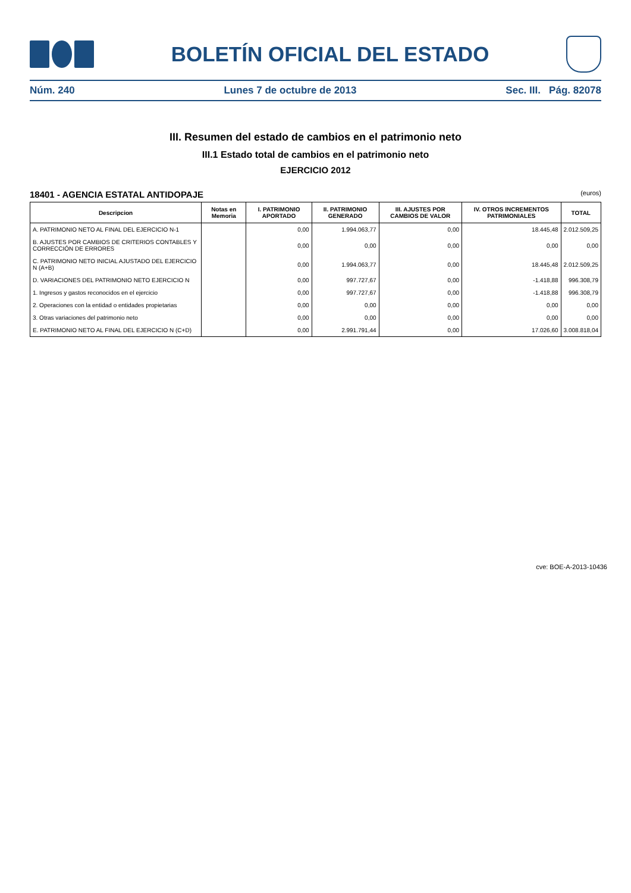BOLETÍN OFICIAL DEL ESTADO
Núm. 240 Lunes 7 de octubre de 2013 Sec. III. Pág. 82078
III. Resumen del estado de cambios en el patrimonio neto
III.1 Estado total de cambios en el patrimonio neto
EJERCICIO 2012
18401 - AGENCIA ESTATAL ANTIDOPAJE (euros)
| Descripcion | Notas en Memoria | I. PATRIMONIO APORTADO | II. PATRIMONIO GENERADO | III. AJUSTES POR CAMBIOS DE VALOR | IV. OTROS INCREMENTOS PATRIMONIALES | TOTAL |
| --- | --- | --- | --- | --- | --- | --- |
| A. PATRIMONIO NETO AL FINAL DEL EJERCICIO N-1 | | 0,00 | 1.994.063,77 | 0,00 | 18.445,48 | 2.012.509,25 |
| B. AJUSTES POR CAMBIOS DE CRITERIOS CONTABLES Y CORRECCIÓN DE ERRORES | | 0,00 | 0,00 | 0,00 | 0,00 | 0,00 |
| C. PATRIMONIO NETO INICIAL AJUSTADO DEL EJERCICIO N (A+B) | | 0,00 | 1.994.063,77 | 0,00 | 18.445,48 | 2.012.509,25 |
| D. VARIACIONES DEL PATRIMONIO NETO EJERCICIO N | | 0,00 | 997.727,67 | 0,00 | -1.418,88 | 996.308,79 |
| 1. Ingresos y gastos reconocidos en el ejercicio | | 0,00 | 997.727,67 | 0,00 | -1.418,88 | 996.308,79 |
| 2. Operaciones con la entidad o entidades propietarias | | 0,00 | 0,00 | 0,00 | 0,00 | 0,00 |
| 3. Otras variaciones del patrimonio neto | | 0,00 | 0,00 | 0,00 | 0,00 | 0,00 |
| E. PATRIMONIO NETO AL FINAL DEL EJERCICIO N (C+D) | | 0,00 | 2.991.791,44 | 0,00 | 17.026,60 | 3.008.818,04 |
cve: BOE-A-2013-10436